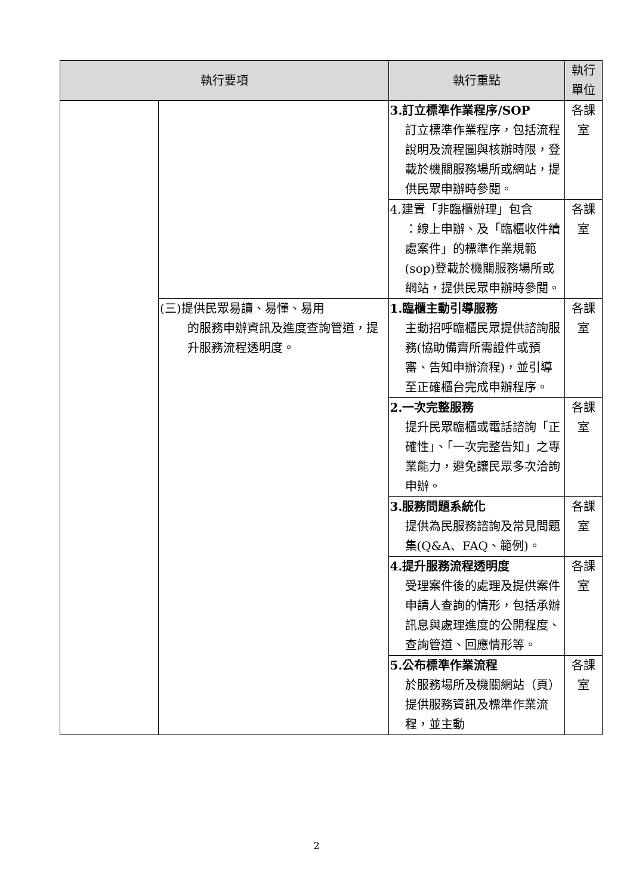| 執行要項 | | 執行重點 | 執行單位 |
| --- | --- | --- | --- |
| | | 3.訂立標準作業程序/SOP 訂立標準作業程序，包括流程說明及流程圖與核辦時限，登載於機關服務場所或網站，提供民眾申辦時參閱。 | 各課室 |
| | | 4.建置「非臨櫃辦理」包含 ：線上申辦、及「臨櫃收件續處案件」的標準作業規範(sop)登載於機關服務場所或網站，提供民眾申辦時參閱。 | 各課室 |
| | (三)提供民眾易讀、易懂、易用 的服務申辦資訊及進度查詢管道，提升服務流程透明度。 | 1.臨櫃主動引導服務 主動招呼臨櫃民眾提供諮詢服務(協助備齊所需證件或預審、告知申辦流程)，並引導至正確櫃台完成申辦程序。 | 各課室 |
| | | 2.一次完整服務 提升民眾臨櫃或電話諮詢「正確性」、「一次完整告知」之專業能力，避免讓民眾多次洽詢申辦。 | 各課室 |
| | | 3.服務問題系統化 提供為民服務諮詢及常見問題集(Q&A、FAQ、範例)。 | 各課室 |
| | | 4.提升服務流程透明度 受理案件後的處理及提供案件申請人查詢的情形，包括承辦訊息與處理進度的公開程度、查詢管道、回應情形等。 | 各課室 |
| | | 5.公布標準作業流程 於服務場所及機關網站（頁）提供服務資訊及標準作業流程，並主動 | 各課室 |
2